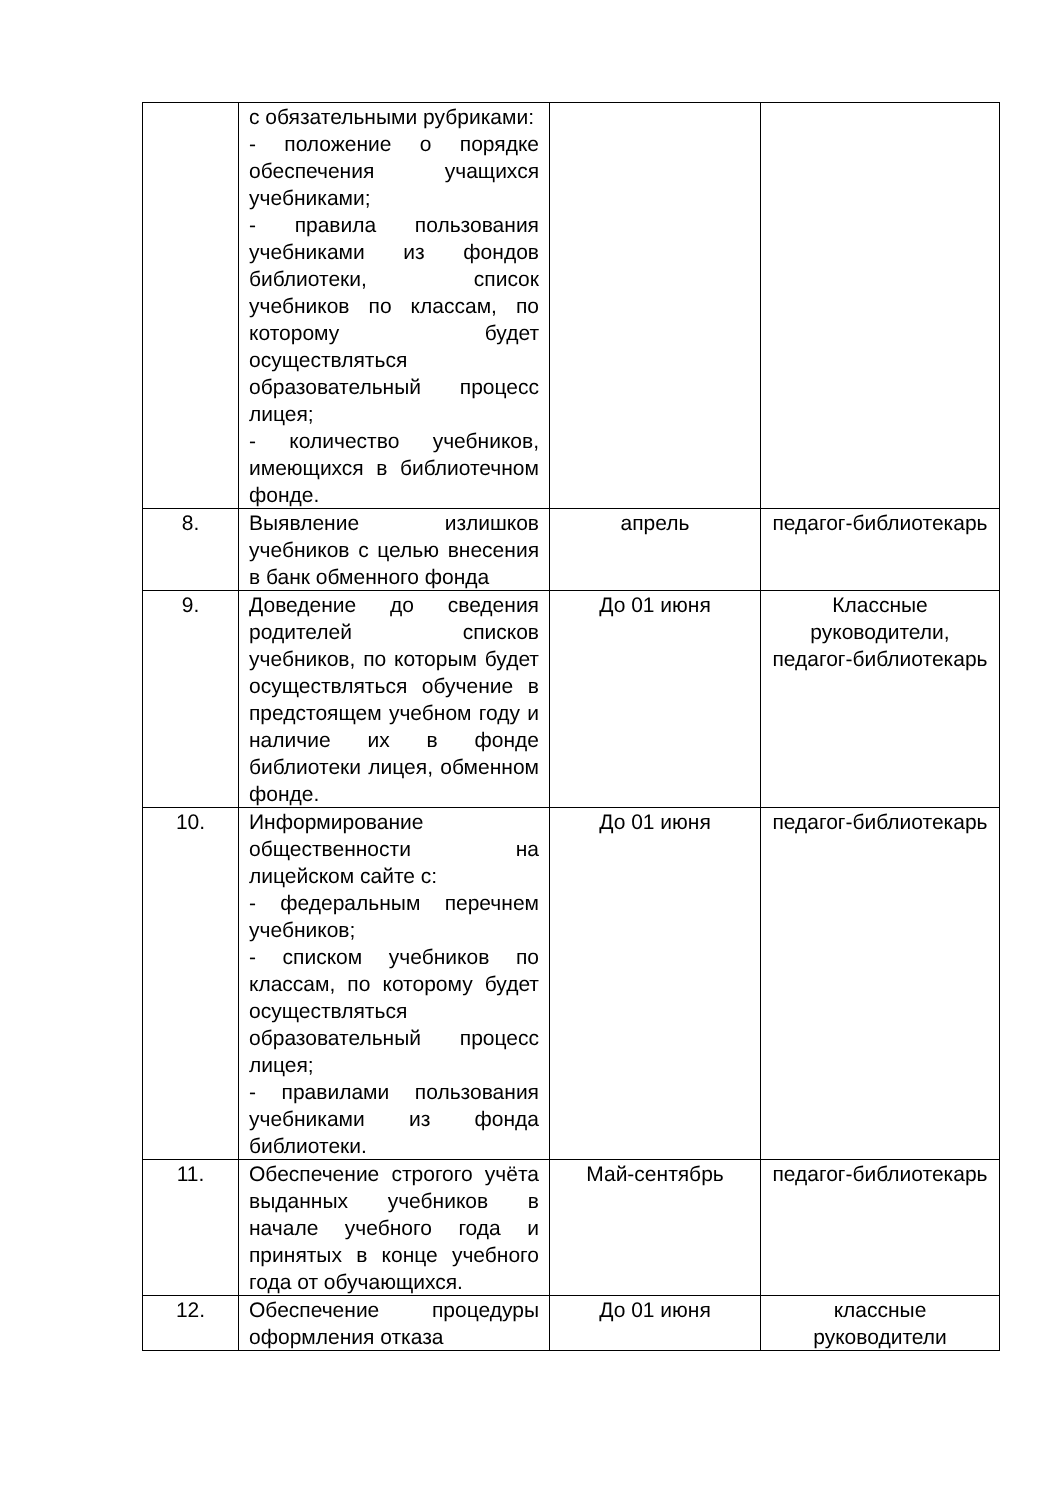| | с обязательными рубриками: - положение о порядке обеспечения учащихся учебниками; - правила пользования учебниками из фондов библиотеки, список учебников по классам, по которому будет осуществляться образовательный процесс лицея; - количество учебников, имеющихся в библиотечном фонде. | | |
| 8. | Выявление излишков учебников с целью внесения в банк обменного фонда | апрель | педагог-библиотекарь |
| 9. | Доведение до сведения родителей списков учебников, по которым будет осуществляться обучение в предстоящем учебном году и наличие их в фонде библиотеки лицея, обменном фонде. | До 01 июня | Классные руководители, педагог-библиотекарь |
| 10. | Информирование общественности на лицейском сайте с: - федеральным перечнем учебников; - списком учебников по классам, по которому будет осуществляться образовательный процесс лицея; - правилами пользования учебниками из фонда библиотеки. | До 01 июня | педагог-библиотекарь |
| 11. | Обеспечение строгого учёта выданных учебников в начале учебного года и принятых в конце учебного года от обучающихся. | Май-сентябрь | педагог-библиотекарь |
| 12. | Обеспечение процедуры оформления отказа | До 01 июня | классные руководители |